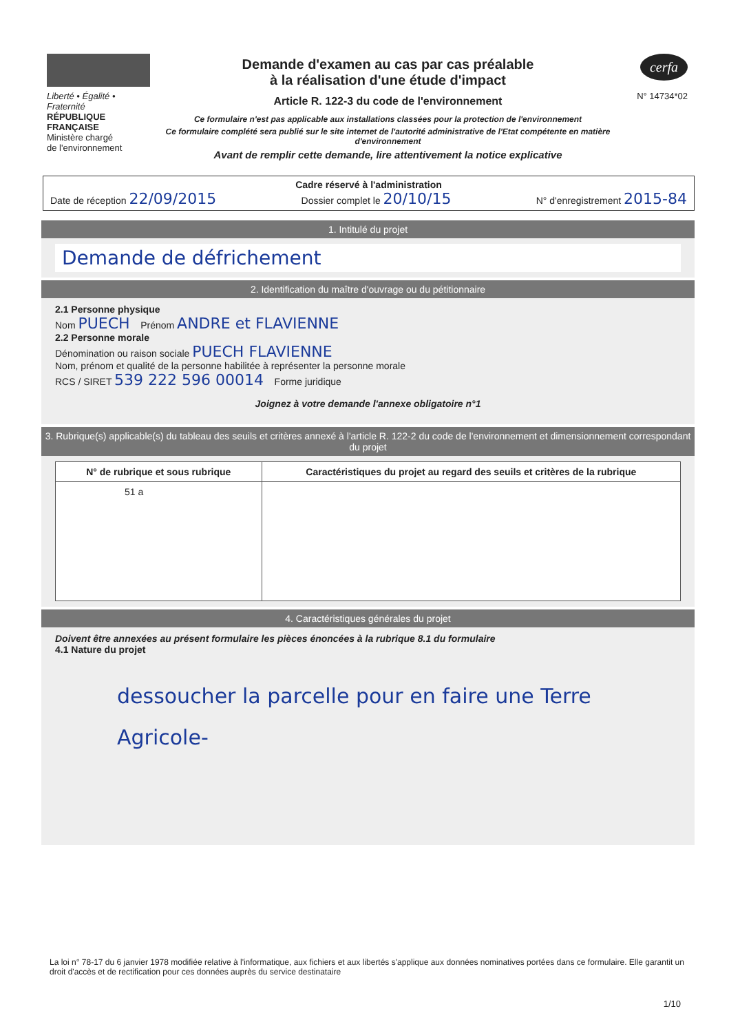Liberté • Égalité • Fraternité
RÉPUBLIQUE FRANÇAISE
Ministère chargé
de l'environnement
Demande d'examen au cas par cas préalable
à la réalisation d'une étude d'impact
Article R. 122-3 du code de l'environnement
Ce formulaire n'est pas applicable aux installations classées pour la protection de l'environnement
Ce formulaire complété sera publié sur le site internet de l'autorité administrative de l'Etat compétente en matière d'environnement
Avant de remplir cette demande, lire attentivement la notice explicative
cerfa
N° 14734*02
Cadre réservé à l'administration
Date de réception 22/09/2015 Dossier complet le 20/10/15 N° d'enregistrement 2015-84
1. Intitulé du projet
Demande de défrichement
2. Identification du maître d'ouvrage ou du pétitionnaire
2.1 Personne physique
Nom PUECH Prénom ANDRE et FLAVIENNE
2.2 Personne morale
Dénomination ou raison sociale PUECH FLAVIENNE
Nom, prénom et qualité de la personne habilitée à représenter la personne morale
RCS / SIRET 539 222 596 00014 Forme juridique
Joignez à votre demande l'annexe obligatoire n°1
3. Rubrique(s) applicable(s) du tableau des seuils et critères annexé à l'article R. 122-2 du code de l'environnement et dimensionnement correspondant du projet
| N° de rubrique et sous rubrique | Caractéristiques du projet au regard des seuils et critères de la rubrique |
| --- | --- |
| 51 a | |
4. Caractéristiques générales du projet
Doivent être annexées au présent formulaire les pièces énoncées à la rubrique 8.1 du formulaire
4.1 Nature du projet
dessoucher la parcelle pour en faire une Terre Agricole-
La loi n° 78-17 du 6 janvier 1978 modifiée relative à l'informatique, aux fichiers et aux libertés s'applique aux données nominatives portées dans ce formulaire. Elle garantit un droit d'accès et de rectification pour ces données auprès du service destinataire
1/10